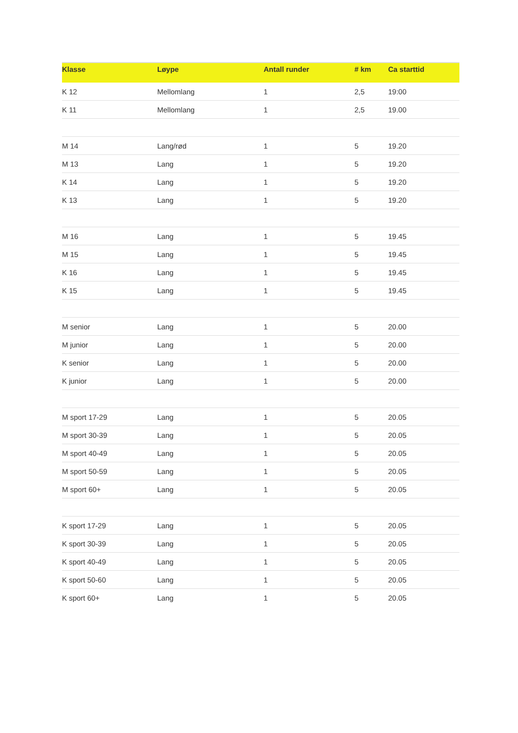| Klasse | Løype | Antall runder | # km | Ca starttid |
| --- | --- | --- | --- | --- |
| K 12 | Mellomlang | 1 | 2,5 | 19:00 |
| K 11 | Mellomlang | 1 | 2,5 | 19.00 |
| M 14 | Lang/rød | 1 | 5 | 19.20 |
| M 13 | Lang | 1 | 5 | 19.20 |
| K 14 | Lang | 1 | 5 | 19.20 |
| K 13 | Lang | 1 | 5 | 19.20 |
| M 16 | Lang | 1 | 5 | 19.45 |
| M 15 | Lang | 1 | 5 | 19.45 |
| K 16 | Lang | 1 | 5 | 19.45 |
| K 15 | Lang | 1 | 5 | 19.45 |
| M senior | Lang | 1 | 5 | 20.00 |
| M junior | Lang | 1 | 5 | 20.00 |
| K senior | Lang | 1 | 5 | 20.00 |
| K junior | Lang | 1 | 5 | 20.00 |
| M sport 17-29 | Lang | 1 | 5 | 20.05 |
| M sport 30-39 | Lang | 1 | 5 | 20.05 |
| M sport 40-49 | Lang | 1 | 5 | 20.05 |
| M sport 50-59 | Lang | 1 | 5 | 20.05 |
| M sport 60+ | Lang | 1 | 5 | 20.05 |
| K sport 17-29 | Lang | 1 | 5 | 20.05 |
| K sport 30-39 | Lang | 1 | 5 | 20.05 |
| K sport 40-49 | Lang | 1 | 5 | 20.05 |
| K sport 50-60 | Lang | 1 | 5 | 20.05 |
| K sport 60+ | Lang | 1 | 5 | 20.05 |